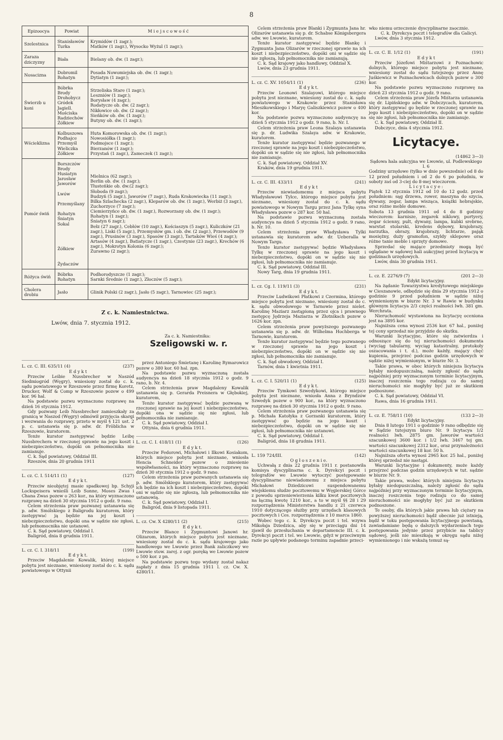8
| Epizoocya | Powiat | M i e j s c o w o ś ć |
| --- | --- | --- |
| Szelestnica | Stanisławów Turka | Krymidów (1 zagr.); Matków (1 zagr.), Wysocko Wyżul (1 zagr.); |
| Zaraza dziczyzny | Biała | Bielany ob. dw. (1 zagr.); |
| Nosacizna | Dobromil Rohatyn | Posada Nowomiejska ob. dw. (1 zagr.); Dytiatyn (1 zagr.); |
| Świerzb u koni | Bóbrka Brody Drohobycz Gródek Jagiell. Mościska Radziechów Żółkiew | Strzeliska Stare (1 zagr.); Leszniów (1 zagr.); Borysław (4 zagr.); Rodatycze ob. dw. (2 zagr.); Nikłowice ob. dw. (2 zagr.); Sieńków ob. dw. (1 zagr.); Butyny ob. dw. (1 zagr.); |
| Wścieklizna | Kolbuszowa Podhajce Przemyśl Wieliczka Żółkiew | Huta Komorowska ob. dw. (1 zagr.); Nowosiółka (1 zagr.); Podmojsce (1 zagr.); Bierzanów (1 zagr.); Przystań (1 zagr.), Zameczek (1 zagr.); |
| Pomór świń | Borszczów Brody Husiatyn Jarosław Jaworów Lwów Przemyślany Rohatyn Śniatyn Sokal Żółkiew Żydaczów | Mielnica (62 zagr.); Berlin ob. dw. (1 zagr.); Tłusteńkie ob. dw.(2 zagr.); Słoboda (9 zagr.); Budzyń (5 zagr.), Jaworów (7 zagr.), Ruda Krakowiecka (11 zagr.); Bilka Szlachecka (2 zagr.), Kleparów ob. dw. (1 zagr.), Werbiż (3 zagr.), Zuchorzyce (7 zagr.); Ciemierzyńce ob. dw. (1 zagr.), Rozworzany ob. dw. (1 zagr.); Rohatyn (1 zagr.); Śniatyn 6 zagr.); Bełz (27 zagr.), Cebłów (10 zagr.), Kościaszyn (5 zagr.), Kuliczków (21 zagr.), Liski (5 zagr.), Przemysłów gm. i ob. dw. (2 zagr.), Przewodów (9 zagr.), Prusinów (3 zagr.), Spasów (3 zagr.), Tartaków Wieś (4 zagr.); Artasów (4 zagr.), Batiatycze (1 zagr.), Czestynie (23 zagr.), Krechów (6 zagr.), Mokrotyn Kolonia (6 zagr.); Żurawno (2 zagr.); |
| Różyca świń | Bóbrka Rohatyn | Podhorodyszcze (1 zagr.); Sarnki Średnie (1 zagr.), Złoczów (5 zagr.); |
| Cholera drobiu | Jasło | Glinik Polski (2 zagr.), Jasło (5 zagr.), Tarnowiec (25 zagr.); |
Z c. k. Namiestnictwa.
Lwów, dnia 7. stycznia 1912.
Za c. k. Namiestnika:
Szeligowski w. r.
L. cz. C. III. 635/11 (4) (237)
E d y k t
Przeciw Leibie Nussbrecher w Naszód Siedmiogród (Węgry), wniesiony został do c. k. sądu powiatowego w Rzeszowie przez firmę Koretz, Drucker, Wolf & Comp w Rzeszowie pozew o 499 kor. 96 hal.
Na podstawie pozwu wyznaczono rozprawę na dzień 16 stycznia 1912.
Gdy pozwany Leib Nussbrecher zamieszkały za granicą w Naszod (Węgry) odmówił przyjęcia skargi i wezwania do rozprawy, przeto w myśl § 121 ust. 2 p. c. ustanawia się p. adw. dr. Fröblicha w Rzeszowie, kuratorem.
Tenże kurator zastępywać będzie Leibę Nussbrechera w rzeczonej sprawie na jego koszt i niebezpieczeństwo, dopóki on pełnomocnika nie zamianuje.
C. k. Sąd powiatowy, Oddział III.
Rzeszów, dnia 20 grudnia 1911
L. cz. C. I. 514/11 (1) (127)
E d y k t.
Przeciw nieobjętej masie spadkowej bp. Schyji Lockspeisera wnieśli Leib Sonne, Moses Zwas i Chana Zwas pozew o 263 kor., na który wyznaczono rozprawę na dzień 30 stycznia 1912 o godz. 9 rano.
Celem strzeżenia praw pozwanej ustanawia się p. adw. Smólskiego z Baligrodu kuratorem, który zastępywać ją będzie na jej koszt i niebezpieczeństwo, dopóki ona w sądzie nie zgłosi, lub pełnomocnika nie ustanowi.
C. k. Sąd powiatowy, Oddział I.
Baligród, dnia 8 grudnia 1911.
L. cz. C. I. 318/11 (199)
E d y k t.
Przeciw Magdalenie Kowalik, której miejsce pobytu jest nieznane, wniesiony został do c. k. sądu powiatowego w Ottynii
przez Antoniego Śmietanę i Karolinę Rymarowicz pozew o 380 kor. 60 hal. zpn.
Na podstawie pozwu wyznaczoną została audyencya na dzień 18 stycznia 1912 o godz. 9 rano, b. Nr. 4.
Celem strzeżenia praw Magdaleny Kowalik ustanawia się p. Gerarda Preisnera w Głębokiej, kuratorem,
Tenże kurator zastępywać będzie pozwaną w rzeczonej sprawie na jej koszt i niebezpieczeństwo, dopóki ona w sądzie się nie zgłosi, lub pełnomocnika nie zamianuje.
C. k. Sąd powiatowy, Oddział I.
Ottynia, dnia 6 grudnia 1911.
L. cz. C. I. 418/11 (1) (126)
E d y k t.
Przeciw Fedorowi, Michałowi i Ilkowi Kosiakom, których miejsce pobytu jest nieznane, wniosła Hencia Schneider pozew o zniesienie współwłasności, na który wyznaczono rozprawę na dzień 30 stycznia 1912 o godz. 9 rano.
Celem strzeżenia praw pozwanych ustanawia się p. adw. Smólskiego kuratorem, który zastępywać ich będzie na ich koszt i niebezpieczeństwo, dopóki oni w sądzie się nie zgłoszą, lub pełnomocnika nie ustanowią.
C. k. Sąd powiatowy, Oddział I.
Baligród, dnia 9 listopada 1911.
L. cz. Cw. X 4280/11 (2) (215)
E d y k t.
Przeciw Blance i Zygmuntowi Janowi hr. Olizarom, których miejsce pobytu jest nieznane, wniesiony został do c. k. sądu krajowego jako handlowego we Lwowie przez Bank zaliczkowy we Lwowie stow. zarej. z ogr. poręką we Lwowie pozew o 500 kor. z pn.
Na podstawie pozwu tego wydany został nakaz zapłaty z dnia 15 grudnia 1911 l. cz. Cw. X. 4280/11.
Celem strzeżenia praw Blanki i Zygmunta Jana hr. Olizarów ustanawia się p. dr. Schabse Königsbergera adw. we Lwowie, kuratorem.
Tenże kurator zastępywać będzie Blankę i Zygmunta Jana Olizarów w rzeczonej sprawie na ich koszt i niebezpieczeństwo, dopóki oni w sądzie się nie zgłoszą, lub pełnomocnika nie zamianują.
C. k. Sąd krajowy jako handlowy, Oddział X.
Lwów, dnia 23 grudnia 1911.
L. cz. C. XV. 1054/11 (1) (236)
E d y k t.
Przeciw Leonowi Szalayowi, którego miejsce pobytu jest nieznane, wniesiony został do c. k. sądu powiatowego w Krakowie przez Stanisława Mieszkowskiego i Maryę Galiszkiewicz pozew o 400 kor.
Na podstawie pozwu wyznaczono audyencyę na dzień 5 stycznia 1912 o godz. 9 rano, b. Nr. I.
Celem strzeżenia praw Leona Szalaya ustanawia się p. dr. Ludwika Szalaya adw. w Krakowie, kuratorem.
Tenże kurator zastępywać będzie pozwanego w rzeczonej sprawie na jego koszt i niebezpieczeństwo, dopóki on w sądzie się nie zgłosi, lub pełnomocnika nie zamianuje.
C. k. Sąd powiatowy, Oddział XV.
Kraków, dnia 19 grudnia 1911.
L. cz. C. III. 433/11 (241)
E d y k t
Przeciw niewiadomemu z miejsca pobytu Władysławowi Tylce, którego miejsce pobytu jest nieznane, wniesiony został do c. k. sądu powiatowego w Nowym Targu przez Jana Tylkę syna Władysława pozew o 287 kor. 50 hal.
Na podstawie pozwu wyznaczoną została audyencya na dzień 5 stycznia 1912 o godz. 9 rano, b. Nr. 10.
Celem strzeżenia praw Władysława Tylki ustanawia się kuratorem adw. dr. Ueberalla w Nowym Targu.
Tenże kurator zastępywać będzie Władysława Tylkę w rzeczonej sprawie na jego koszt i niebezpieczeństwo, dopóki on w sądzie się nie zgłosi, lub pełnomocnika nie zamianuje.
C. k. Sąd powiatowy, Oddział III.
Nowy Targ, dnia 19 grudnia 1911.
L. cz. Cg. I. 119/11 (3) (231)
E d y k t.
Przeciw Ludwikowi Płatkowi z Czermina, którego miejsce pobytu jest nieznane, wniesiony został do c. k. sądu obwodowego w Tarnowie przez nielet. Karolinę Maziarz zastąpioną przez ojca i prawnego zastępcę Jędrzeja Maziarza w Złotnikach pozew o 1626 kor. zpn.
Celem strzeżenia praw powyższego pozwanego ustanawia się p. adw. dr. Wilhelma Hochberga w Tarnowie, kuratorem.
Tenże kurator zastępywać będzie tego pozwanego w rzeczonej sprawie na jego koszt i niebezpieczeństwo, dopóki on w sądzie się nie zgłosi, lub pełnomocnika nie zamianuje.
C. k. Sąd obwodowy, Oddział I.
Tarnów, dnia 1 kwietnia 1911.
L. cz. C. I. 520/11 (1) (125)
E d y k t.
Przeciw Tymkowi Szwedykowi, którego miejsce pobytu jest nieznane, wniosła Anna z Bryndzów Szwedyk pozew o 900 kor., na który wyznaczono rozprawę na dzień 30 stycznia 1912 o godz. 9 rano.
Celem strzeżenia praw pozwanego ustanawia się p. Michała Katołyka z Gorzanki kuratorem, który zastępywać go będzie na jego koszt i niebezpieczeństwo, dopóki on w sądzie się nie zgłosi, lub pełnomocnika nie ustanowi.
C. k. Sąd powiatowy, Oddział I.
Baligród, dnia 18 grudnia 1911.
L. 159 724/III. (142)
O g ł o s z e n i e.
Uchwałą z dnia 22 grudnia 1911 r. postanowiła komisya dyscyplinarna c. k. Dyrekcyi poczt i telegrafów we Lwowie wytoczyć postępowanie dyscyplinarne niewiadomemu z miejsca pobytu Michałowi Dziedzicowi suspendowanemu wiejskiemu słudze pocztowemu w Węgierskiej Górce z powodu sprzeniewierzenia kilku kwot pocztowych na łączną kwotę 1210 kor., a to w myśl §§ 28 i 29 rozporządzenia Ministerstwa handlu z 21 czerwca 1910 dotyczącego służby przy urzędach klasowych pocztowych i Ces. rozporządzenia z 10 marca 1860.
Wobec tego c. k. Dyrekcya poczt i tel. wzywa Mikołaja Dziedzica, aby się w przeciągu dni 14 zjawił do przesłuchania w departamencie III. c. k. Dyrekcyi poczt i tel. we Lwowie, gdyż w przeciwnym razie po upływie podanego terminu zapadnie przeci-
wko niemu orzeczenie dyscyplinarne zaocznie.
C. k. Dyrekcya poczt i telegrafów dla Galicyi.
Lwów, dnia 3 stycznia 1912.
L. cz. C. II. 1/12 (1) (191)
E d y k t
Przeciw Józefowi Miśtarzowi z Poznachowic dolnych, którego miejsce pobytu jest nieznane, wniesiony został do sądu tutejszego przez Annę Juśkiewicz w Poznachowicach dolnych pozew o 300 kor.
Na podstawie pozwu wyznaczono rozprawę na dzień 23 stycznia 1912 o godz. 9 rano.
Celem strzeżenia praw Józefa Miśtarza ustanawia się dr. Lipińskiego adw. w Dobczycach, kuratorem, który zastępywać go będzie w rzeczonej sprawie na jego koszt i niebezpieczeństwo, dopóki on w sądzie się nie zgłosi, lub pełnomocnika nie zamianuje.
C. k. Sąd powiatowy, Oddział II.
Dobczyce, dnia 4 stycznia 1912.
Licytacye.
(14862 3—3)
Sądowa hala aukcyjna we Lwowie, ul. Podlewskiego l. 6
Godziny urzędowe (tylko w dnie powszednie) od 8 do 12 przed południem i od 2 do 6 po południu, w soboty zaś od 3-ciej do 8-mej wieczorem.
L i c y t a c y e :
Piątek 12 stycznia 1912 od 10 do 12 godz. przed południem: sąg drzewa, rower, maszyna do szycia, dywany, zegar, lampa wisząca, książki hebrajskie, oraz różne meble domowe.
Sobota 13 grudnia 1911 od 4 do 8 godziny wieczorem: karnisze, zegarek niklowy, portyery, zegar ścienny, pult, dywany, lampa, kubki srebrne, warstat stolarski, kredens dębowy, krajobrazy, narzutka, obrazy, krajobrazy, lichtarze, pająk mosiężny, duży gramofon, szyldy sklepowe oraz różne tanie meble i sprzęty domowe.
Sprzedać się mające przedmioty mogą być oglądane w sądowej hali aukcyjnej przed licytacyą w godzinach urzędowych.
Lwów, dnia 30 grudnia 1911.
L. cz. E. 2276/9 (7) (201 2—3)
Edykt licytacyjny.
Na żądanie Towarzystwa kredytowego miejskiego w Cieszanowie, odbędzie się dnia 29 stycznia 1912 o godzinie 9 przed południem w sądzie niżej wymienionym w biurze Nr. 3 w Rawie w budynku głównym licytacya 2/3 części realności lwh. 381 gm. Werchrata.
Nieruchomość wystawiona na licytacyę oceniona jest na 3895 kor.
Najniższa cena wynosi 2536 kor. 67 hal., poniżej tej ceny sprzedaż nie przyjdzie do skutku.
Warunki licytacyjne, które się zatwierdza i odnoszące się do tej nieruchomości dokumenta (wyciąg tabularny, wyciąg katastralny, protokoły oszacowania i t. d.), może każdy, mający chęć kupienia, przejrzeć podczas godzin urzędowych w sądzie niżej wymienionym, w biurze Nr. 3.
Takie prawa, w obec których niniejsza licytacya byłaby niedopuszczalną, należy zgłosić do sądu najpóźniej przy wyznaczonym terminie licytacyjnym, inaczej roszczenia tego rodzaju co do samej nieruchomości nie mogłyby być już ze skutkiem podnoszone.
C. k. Sąd powiatowy, Oddział VI.
Rawa, dnia 16 grudnia 1911.
L. cz. E. 758/11 (10) (133 2—3)
Edykt licytacyjny.
Dnia 8 lutego 1911 o godzinie 9 rano odbędzie się w Sądzie tutejszym biuro Nr. 9 licytacya 1/2 realności lwh. 2875 gm. Jaworów wartości szacunkowej 3600 kor. i 1/2 lwh. 3467 tej gm. wartości szacunkowej 2312 kor., oraz przynależności wartości szacunkowej 18 kor. 50 h.
Najniższa oferta wynosi 2965 kor. 25 hal., poniżej której sprzedaż nie nastąpi.
Warunki licytacyjne i dokumenty, może każdy przejrzeć podczas godzin urzędowych w tut. sądzie w biurze Nr. 9.
Takie prawa, wobec których niniejsza licytacya byłaby niedopuszczalną, należy zgłosić do sądu najpóźniej przy wyznaczonym terminie licytacyjnym, inaczej roszczenia tego rodzaju co do samej nieruchomości nie mogłyby być już ze skutkiem podnoszone.
Te osoby, dla których jakie prawa lub ciężary na powyższej nieruchomości bądź obecnie już istnieją, bądź w toku postępowania licytacyjnego powstaną, zawiadamiane będą o dalszych wydarzeniach tego postępowania jedynie przez przybicie na tablicy sądowej, jeśli nie mieszkają w okręgu sądu niżej wymienionego i nie wskażą temuż są-